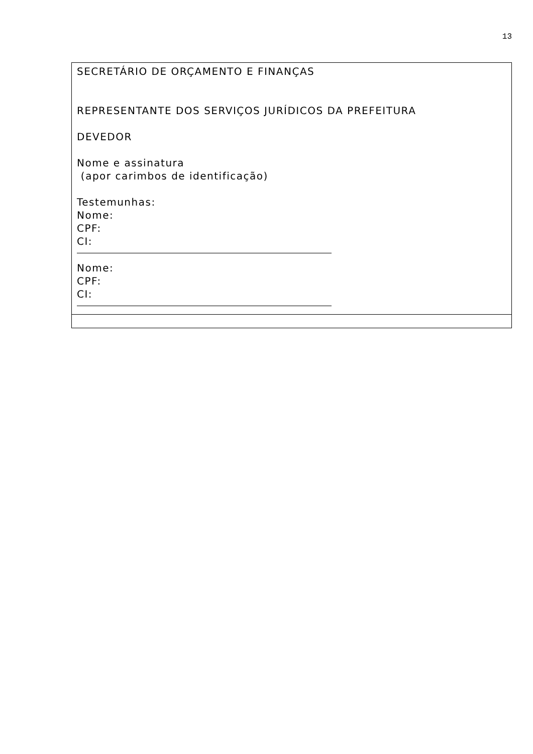13
| SECRETÁRIO DE ORÇAMENTO E FINANÇAS REPRESENTANTE DOS SERVIÇOS JURÍDICOS DA PREFEITURA DEVEDOR Nome e assinatura (apor carimbos de identificação) Testemunhas: Nome: CPF: CI: Nome: CPF: CI: |